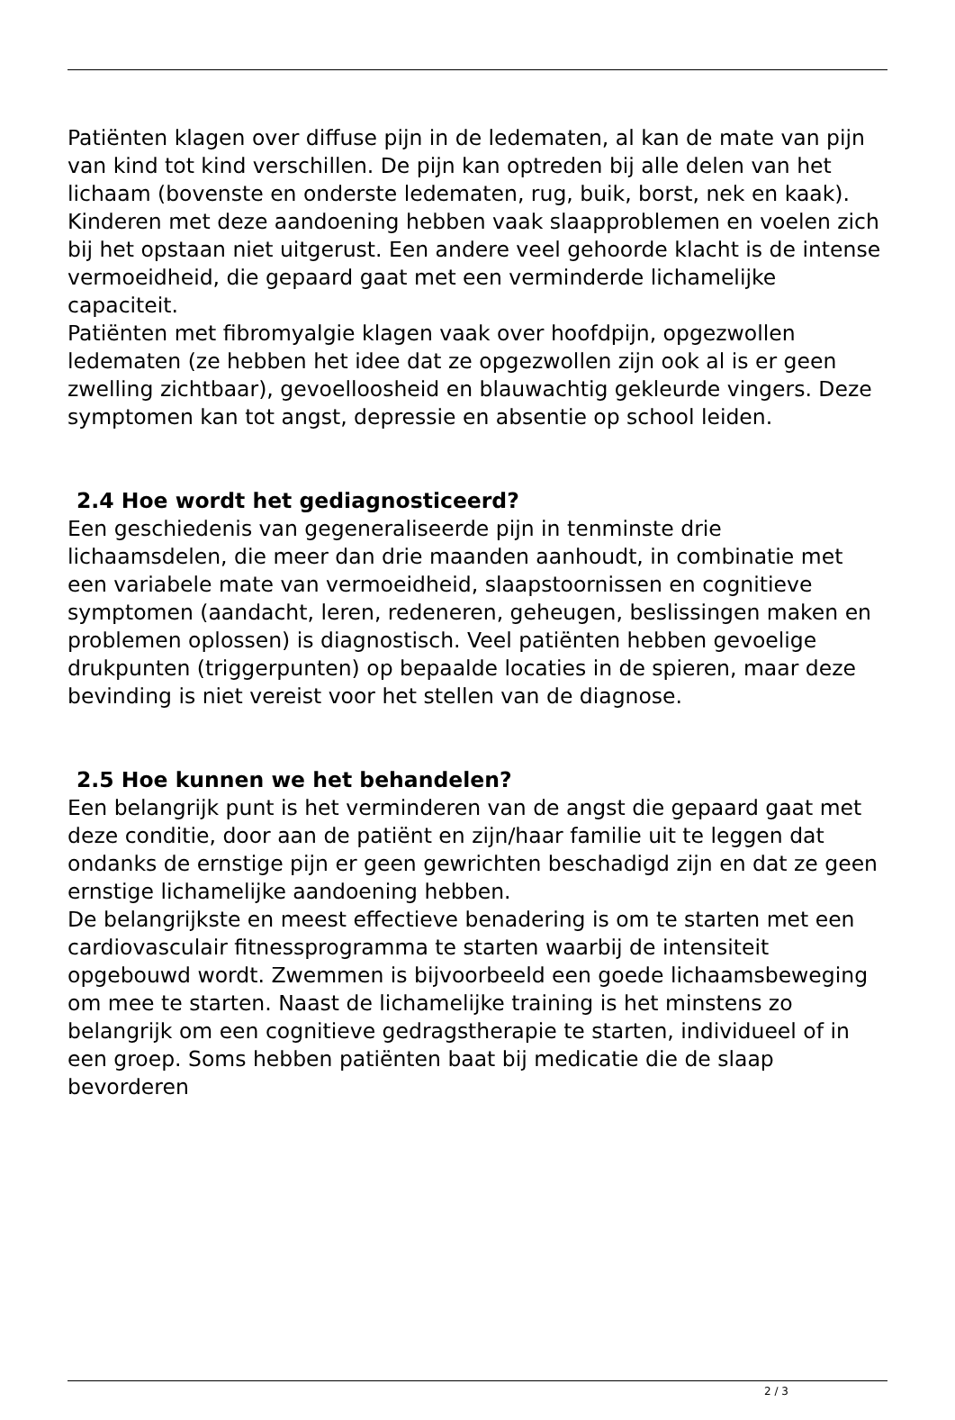Patiënten klagen over diffuse pijn in de ledematen, al kan de mate van pijn van kind tot kind verschillen. De pijn kan optreden bij alle delen van het lichaam (bovenste en onderste ledematen, rug, buik, borst, nek en kaak).
Kinderen met deze aandoening hebben vaak slaapproblemen en voelen zich bij het opstaan niet uitgerust. Een andere veel gehoorde klacht is de intense vermoeidheid, die gepaard gaat met een verminderde lichamelijke capaciteit.
Patiënten met fibromyalgie klagen vaak over hoofdpijn, opgezwollen ledematen (ze hebben het idee dat ze opgezwollen zijn ook al is er geen zwelling zichtbaar), gevoelloosheid en blauwachtig gekleurde vingers. Deze symptomen kan tot angst, depressie en absentie op school leiden.
2.4 Hoe wordt het gediagnosticeerd?
Een geschiedenis van gegeneraliseerde pijn in tenminste drie lichaamsdelen, die meer dan drie maanden aanhoudt, in combinatie met een variabele mate van vermoeidheid, slaapstoornissen en cognitieve symptomen (aandacht, leren, redeneren, geheugen, beslissingen maken en problemen oplossen) is diagnostisch. Veel patiënten hebben gevoelige drukpunten (triggerpunten) op bepaalde locaties in de spieren, maar deze bevinding is niet vereist voor het stellen van de diagnose.
2.5 Hoe kunnen we het behandelen?
Een belangrijk punt is het verminderen van de angst die gepaard gaat met deze conditie, door aan de patiënt en zijn/haar familie uit te leggen dat ondanks de ernstige pijn er geen gewrichten beschadigd zijn en dat ze geen ernstige lichamelijke aandoening hebben.
De belangrijkste en meest effectieve benadering is om te starten met een cardiovasculair fitnessprogramma te starten waarbij de intensiteit opgebouwd wordt. Zwemmen is bijvoorbeeld een goede lichaamsbeweging om mee te starten. Naast de lichamelijke training is het minstens zo belangrijk om een cognitieve gedragstherapie te starten, individueel of in een groep. Soms hebben patiënten baat bij medicatie die de slaap bevorderen
2 / 3